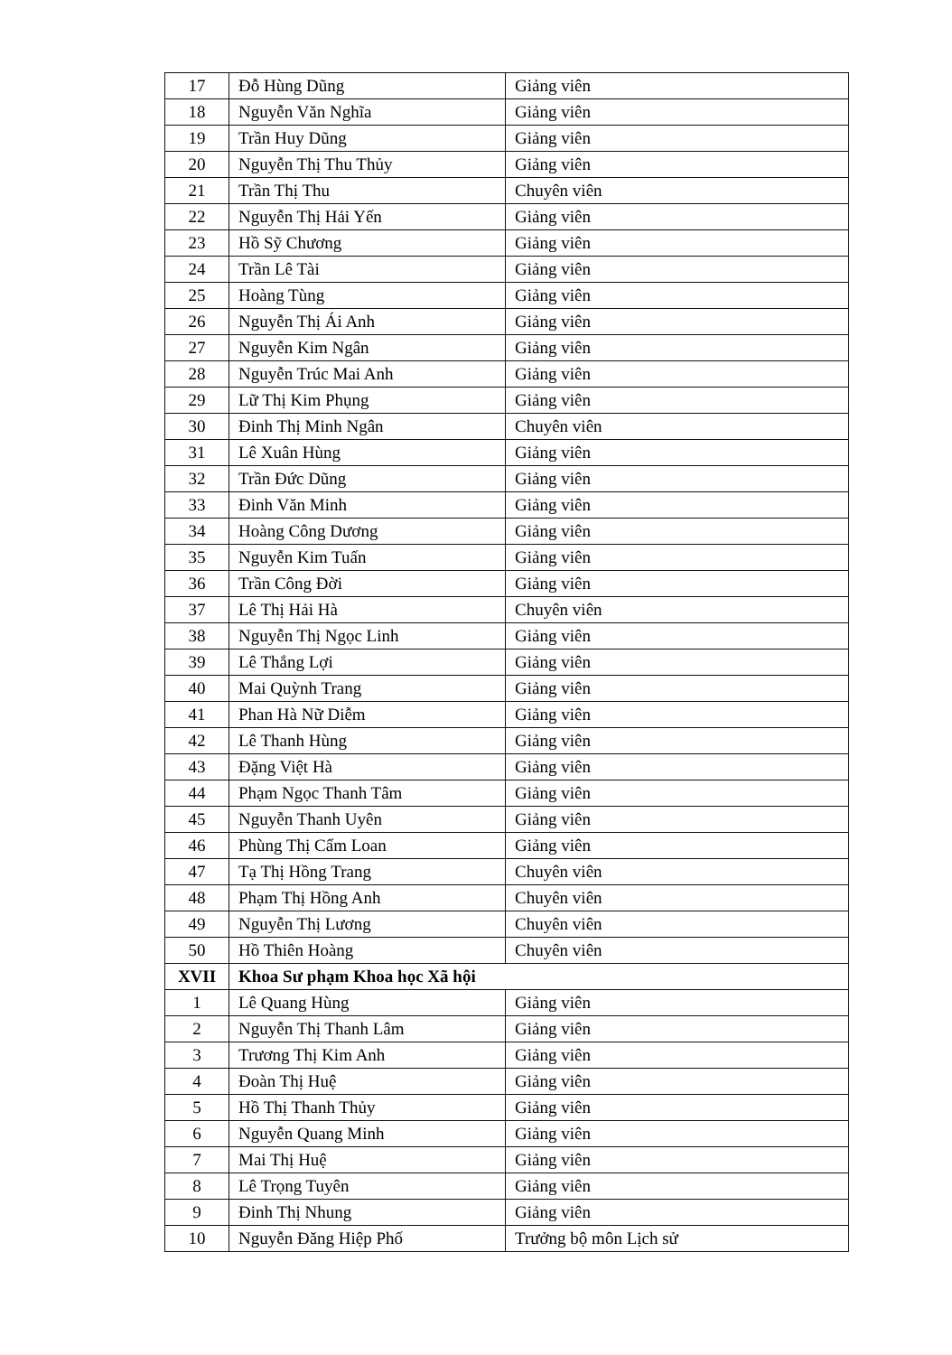| 17 | Đỗ Hùng Dũng | Giảng viên |
| 18 | Nguyễn Văn Nghĩa | Giảng viên |
| 19 | Trần Huy Dũng | Giảng viên |
| 20 | Nguyễn Thị Thu Thủy | Giảng viên |
| 21 | Trần Thị Thu | Chuyên viên |
| 22 | Nguyễn Thị Hải Yến | Giảng viên |
| 23 | Hồ Sỹ Chương | Giảng viên |
| 24 | Trần Lê Tài | Giảng viên |
| 25 | Hoàng Tùng | Giảng viên |
| 26 | Nguyễn Thị Ái Anh | Giảng viên |
| 27 | Nguyễn Kim Ngân | Giảng viên |
| 28 | Nguyễn Trúc Mai Anh | Giảng viên |
| 29 | Lữ Thị Kim Phụng | Giảng viên |
| 30 | Đinh Thị Minh Ngân | Chuyên viên |
| 31 | Lê Xuân Hùng | Giảng viên |
| 32 | Trần Đức Dũng | Giảng viên |
| 33 | Đinh Văn Minh | Giảng viên |
| 34 | Hoàng Công Dương | Giảng viên |
| 35 | Nguyễn Kim Tuấn | Giảng viên |
| 36 | Trần Công Đời | Giảng viên |
| 37 | Lê Thị Hải Hà | Chuyên viên |
| 38 | Nguyễn Thị Ngọc Linh | Giảng viên |
| 39 | Lê Thắng Lợi | Giảng viên |
| 40 | Mai Quỳnh Trang | Giảng viên |
| 41 | Phan Hà Nữ Diễm | Giảng viên |
| 42 | Lê Thanh Hùng | Giảng viên |
| 43 | Đặng Việt Hà | Giảng viên |
| 44 | Phạm Ngọc Thanh Tâm | Giảng viên |
| 45 | Nguyễn Thanh Uyên | Giảng viên |
| 46 | Phùng Thị Cẩm Loan | Giảng viên |
| 47 | Tạ Thị Hồng Trang | Chuyên viên |
| 48 | Phạm Thị Hồng Anh | Chuyên viên |
| 49 | Nguyễn Thị Lương | Chuyên viên |
| 50 | Hồ Thiên Hoàng | Chuyên viên |
| XVII | Khoa Sư phạm Khoa học Xã hội | |
| 1 | Lê Quang Hùng | Giảng viên |
| 2 | Nguyễn Thị Thanh Lâm | Giảng viên |
| 3 | Trương Thị Kim Anh | Giảng viên |
| 4 | Đoàn Thị Huệ | Giảng viên |
| 5 | Hồ Thị Thanh Thủy | Giảng viên |
| 6 | Nguyễn Quang Minh | Giảng viên |
| 7 | Mai Thị Huệ | Giảng viên |
| 8 | Lê Trọng Tuyên | Giảng viên |
| 9 | Đinh Thị Nhung | Giảng viên |
| 10 | Nguyễn Đăng Hiệp Phố | Trưởng bộ môn Lịch sử |